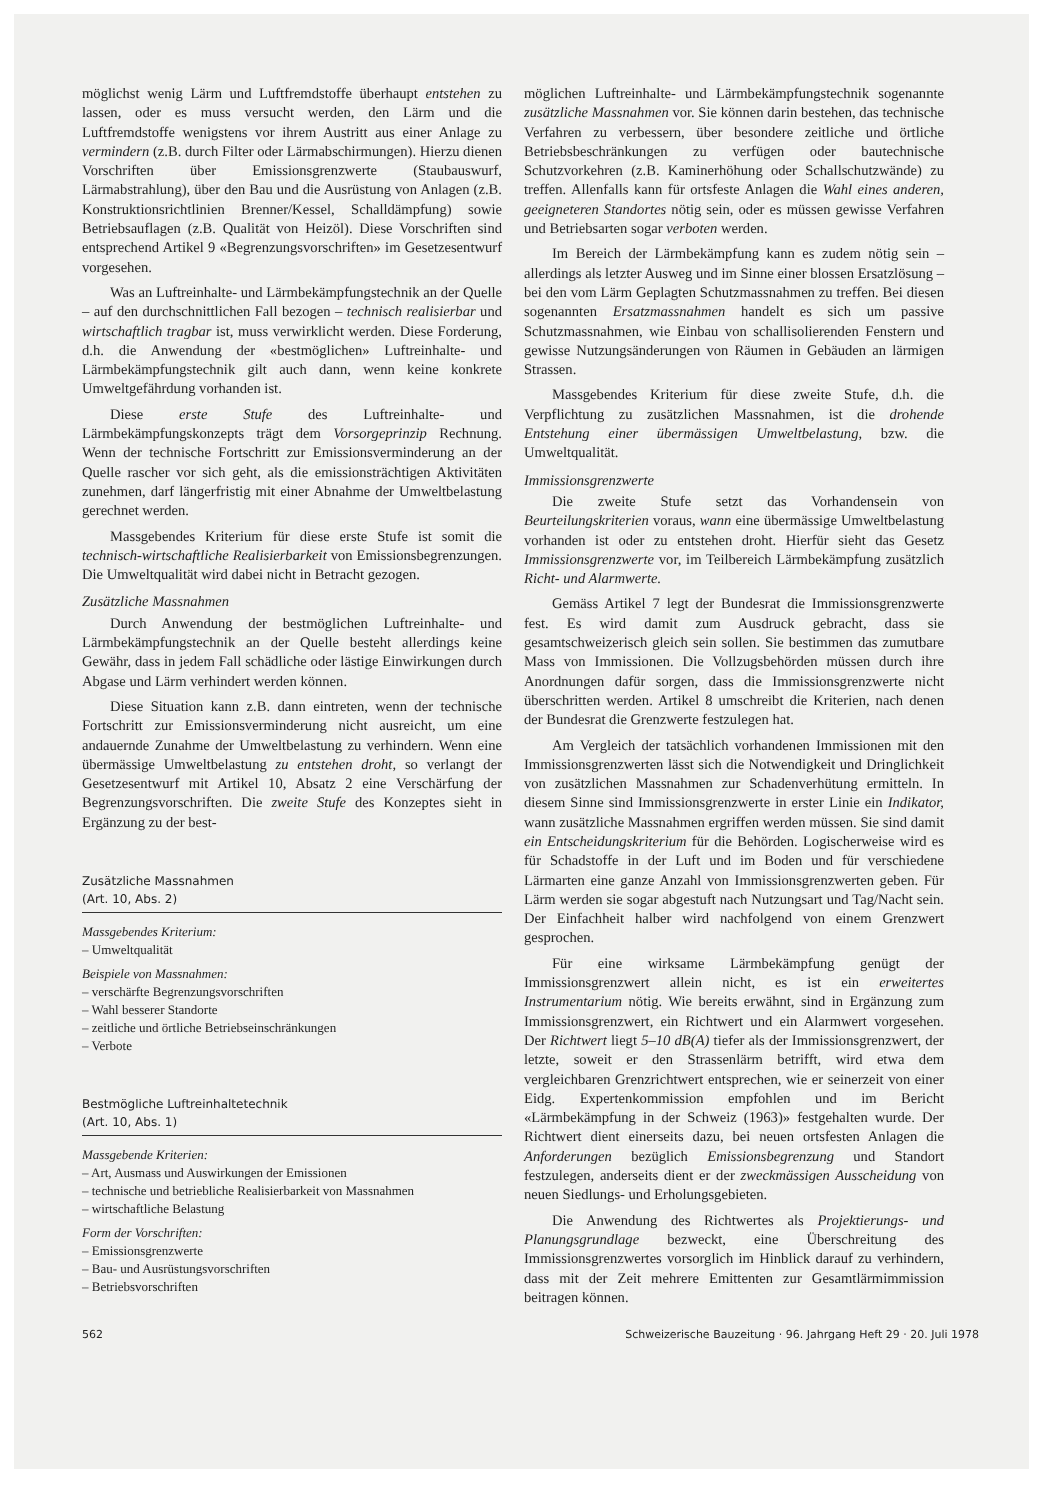möglichst wenig Lärm und Luftfremdstoffe überhaupt entstehen zu lassen, oder es muss versucht werden, den Lärm und die Luftfremdstoffe wenigstens vor ihrem Austritt aus einer Anlage zu vermindern (z.B. durch Filter oder Lärmabschirmungen). Hierzu dienen Vorschriften über Emissionsgrenzwerte (Staubauswurf, Lärmabstrahlung), über den Bau und die Ausrüstung von Anlagen (z.B. Konstruktionsrichtlinien Brenner/Kessel, Schalldämpfung) sowie Betriebsauflagen (z.B. Qualität von Heizöl). Diese Vorschriften sind entsprechend Artikel 9 «Begrenzungsvorschriften» im Gesetzesentwurf vorgesehen.
Was an Luftreinhalte- und Lärmbekämpfungstechnik an der Quelle – auf den durchschnittlichen Fall bezogen – technisch realisierbar und wirtschaftlich tragbar ist, muss verwirklicht werden. Diese Forderung, d.h. die Anwendung der «bestmöglichen» Luftreinhalte- und Lärmbekämpfungstechnik gilt auch dann, wenn keine konkrete Umweltgefährdung vorhanden ist.
Diese erste Stufe des Luftreinhalte- und Lärmbekämpfungskonzepts trägt dem Vorsorgeprinzip Rechnung. Wenn der technische Fortschritt zur Emissionsverminderung an der Quelle rascher vor sich geht, als die emissionsträchtigen Aktivitäten zunehmen, darf längerfristig mit einer Abnahme der Umweltbelastung gerechnet werden.
Massgebendes Kriterium für diese erste Stufe ist somit die technisch-wirtschaftliche Realisierbarkeit von Emissionsbegrenzungen. Die Umweltqualität wird dabei nicht in Betracht gezogen.
Zusätzliche Massnahmen
Durch Anwendung der bestmöglichen Luftreinhalte- und Lärmbekämpfungstechnik an der Quelle besteht allerdings keine Gewähr, dass in jedem Fall schädliche oder lästige Einwirkungen durch Abgase und Lärm verhindert werden können.
Diese Situation kann z.B. dann eintreten, wenn der technische Fortschritt zur Emissionsverminderung nicht ausreicht, um eine andauernde Zunahme der Umweltbelastung zu verhindern. Wenn eine übermässige Umweltbelastung zu entstehen droht, so verlangt der Gesetzesentwurf mit Artikel 10, Absatz 2 eine Verschärfung der Begrenzungsvorschriften. Die zweite Stufe des Konzeptes sieht in Ergänzung zu der best-
Zusätzliche Massnahmen
(Art. 10, Abs. 2)
Massgebendes Kriterium:
– Umweltqualität
Beispiele von Massnahmen:
– verschärfte Begrenzungsvorschriften
– Wahl besserer Standorte
– zeitliche und örtliche Betriebseinschränkungen
– Verbote
Bestmögliche Luftreinhaltetechnik
(Art. 10, Abs. 1)
Massgebende Kriterien:
– Art, Ausmass und Auswirkungen der Emissionen
– technische und betriebliche Realisierbarkeit von Massnahmen
– wirtschaftliche Belastung
Form der Vorschriften:
– Emissionsgrenzwerte
– Bau- und Ausrüstungsvorschriften
– Betriebsvorschriften
möglichen Luftreinhalte- und Lärmbekämpfungstechnik sogenannte zusätzliche Massnahmen vor. Sie können darin bestehen, das technische Verfahren zu verbessern, über besondere zeitliche und örtliche Betriebsbeschränkungen zu verfügen oder bautechnische Schutzvorkehren (z.B. Kaminerhöhung oder Schallschutzwände) zu treffen. Allenfalls kann für ortsfeste Anlagen die Wahl eines anderen, geeigneteren Standortes nötig sein, oder es müssen gewisse Verfahren und Betriebsarten sogar verboten werden.
Im Bereich der Lärmbekämpfung kann es zudem nötig sein – allerdings als letzter Ausweg und im Sinne einer blossen Ersatzlösung – bei den vom Lärm Geplagten Schutzmassnahmen zu treffen. Bei diesen sogenannten Ersatzmassnahmen handelt es sich um passive Schutzmassnahmen, wie Einbau von schallisolierenden Fenstern und gewisse Nutzungsänderungen von Räumen in Gebäuden an lärmigen Strassen.
Massgebendes Kriterium für diese zweite Stufe, d.h. die Verpflichtung zu zusätzlichen Massnahmen, ist die drohende Entstehung einer übermässigen Umweltbelastung, bzw. die Umweltqualität.
Immissionsgrenzwerte
Die zweite Stufe setzt das Vorhandensein von Beurteilungskriterien voraus, wann eine übermässige Umweltbelastung vorhanden ist oder zu entstehen droht. Hierfür sieht das Gesetz Immissionsgrenzwerte vor, im Teilbereich Lärmbekämpfung zusätzlich Richt- und Alarmwerte.
Gemäss Artikel 7 legt der Bundesrat die Immissionsgrenzwerte fest. Es wird damit zum Ausdruck gebracht, dass sie gesamtschweizerisch gleich sein sollen. Sie bestimmen das zumutbare Mass von Immissionen. Die Vollzugsbehörden müssen durch ihre Anordnungen dafür sorgen, dass die Immissionsgrenzwerte nicht überschritten werden. Artikel 8 umschreibt die Kriterien, nach denen der Bundesrat die Grenzwerte festzulegen hat.
Am Vergleich der tatsächlich vorhandenen Immissionen mit den Immissionsgrenzwerten lässt sich die Notwendigkeit und Dringlichkeit von zusätzlichen Massnahmen zur Schadenverhütung ermitteln. In diesem Sinne sind Immissionsgrenzwerte in erster Linie ein Indikator, wann zusätzliche Massnahmen ergriffen werden müssen. Sie sind damit ein Entscheidungskriterium für die Behörden. Logischerweise wird es für Schadstoffe in der Luft und im Boden und für verschiedene Lärmarten eine ganze Anzahl von Immissionsgrenzwerten geben. Für Lärm werden sie sogar abgestuft nach Nutzungsart und Tag/Nacht sein. Der Einfachheit halber wird nachfolgend von einem Grenzwert gesprochen.
Für eine wirksame Lärmbekämpfung genügt der Immissionsgrenzwert allein nicht, es ist ein erweitertes Instrumentarium nötig. Wie bereits erwähnt, sind in Ergänzung zum Immissionsgrenzwert, ein Richtwert und ein Alarmwert vorgesehen. Der Richtwert liegt 5–10 dB(A) tiefer als der Immissionsgrenzwert, der letzte, soweit er den Strassenlärm betrifft, wird etwa dem vergleichbaren Grenzrichtwert entsprechen, wie er seinerzeit von einer Eidg. Expertenkommission empfohlen und im Bericht «Lärmbekämpfung in der Schweiz (1963)» festgehalten wurde. Der Richtwert dient einerseits dazu, bei neuen ortsfesten Anlagen die Anforderungen bezüglich Emissionsbegrenzung und Standort festzulegen, anderseits dient er der zweckmässigen Ausscheidung von neuen Siedlungs- und Erholungsgebieten.
Die Anwendung des Richtwertes als Projektierungs- und Planungsgrundlage bezweckt, eine Überschreitung des Immissionsgrenzwertes vorsorglich im Hinblick darauf zu verhindern, dass mit der Zeit mehrere Emittenten zur Gesamtlärmimmission beitragen können.
562 Schweizerische Bauzeitung · 96. Jahrgang Heft 29 · 20. Juli 1978